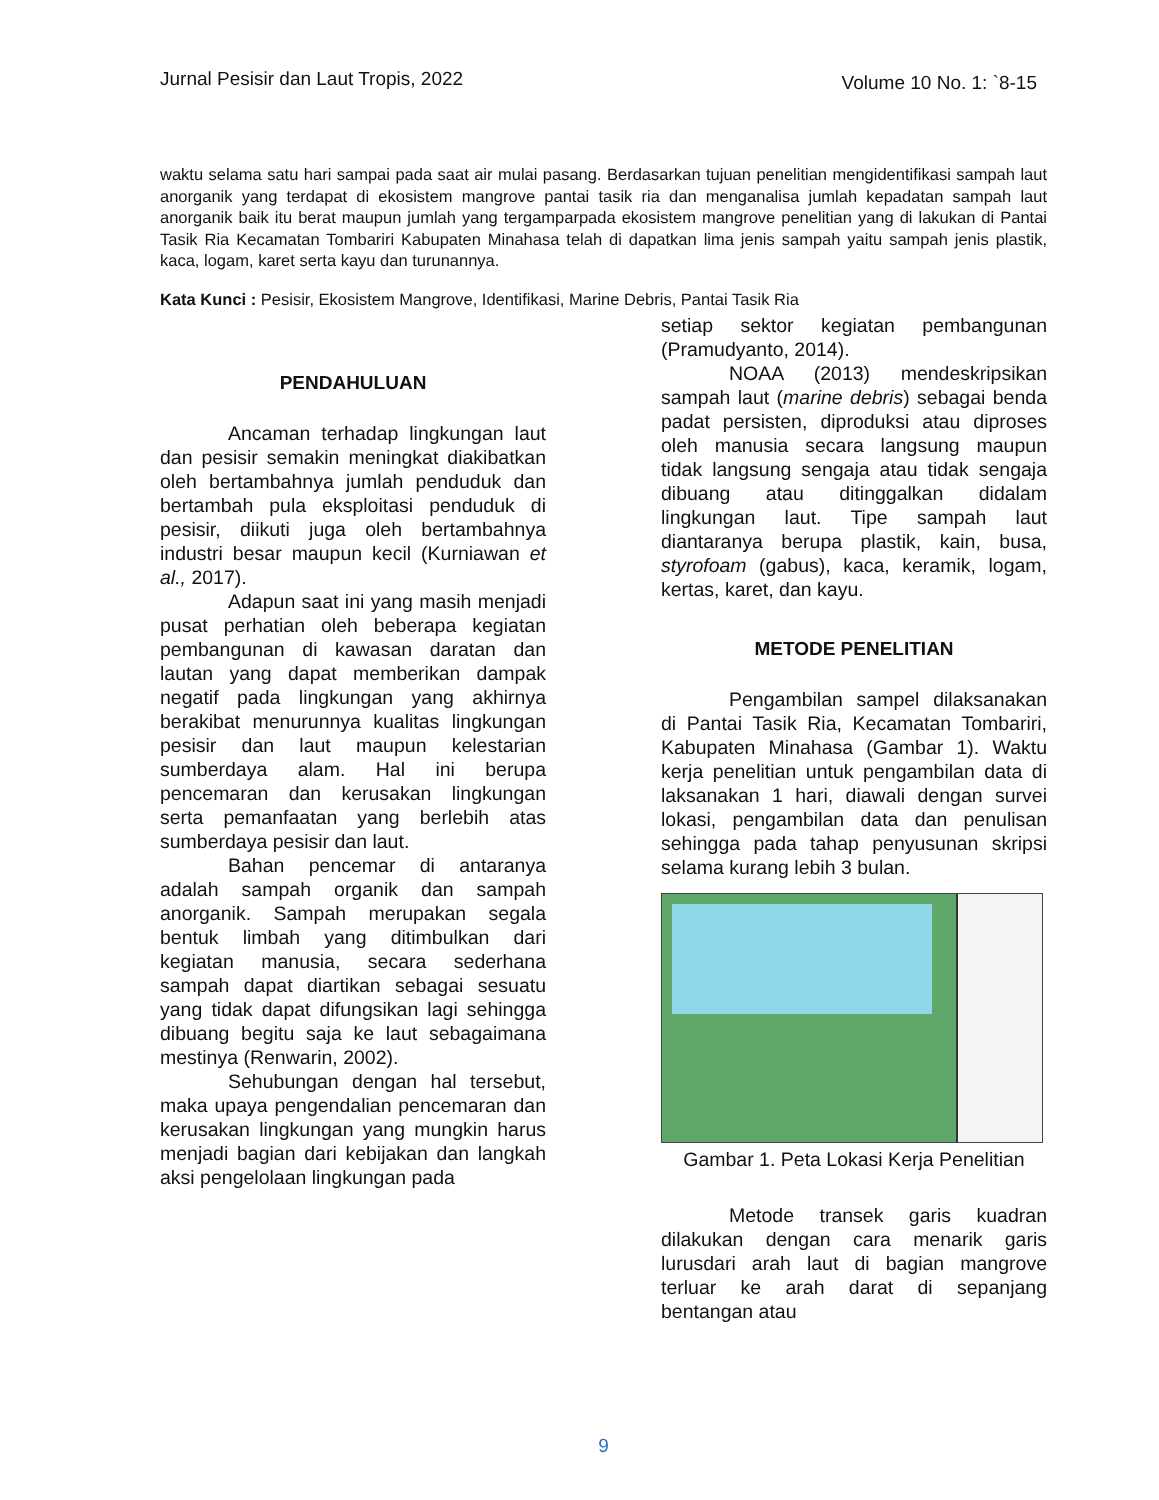Jurnal Pesisir dan Laut Tropis, 2022 Volume 10 No. 1: `8-15
waktu selama satu hari sampai pada saat air mulai pasang. Berdasarkan tujuan penelitian mengidentifikasi sampah laut anorganik yang terdapat di ekosistem mangrove pantai tasik ria dan menganalisa jumlah kepadatan sampah laut anorganik baik itu berat maupun jumlah yang tergamparpada ekosistem mangrove penelitian yang di lakukan di Pantai Tasik Ria Kecamatan Tombariri Kabupaten Minahasa telah di dapatkan lima jenis sampah yaitu sampah jenis plastik, kaca, logam, karet serta kayu dan turunannya.
Kata Kunci : Pesisir, Ekosistem Mangrove, Identifikasi, Marine Debris, Pantai Tasik Ria
PENDAHULUAN
Ancaman terhadap lingkungan laut dan pesisir semakin meningkat diakibatkan oleh bertambahnya jumlah penduduk dan bertambah pula eksploitasi penduduk di pesisir, diikuti juga oleh bertambahnya industri besar maupun kecil (Kurniawan et al., 2017).
Adapun saat ini yang masih menjadi pusat perhatian oleh beberapa kegiatan pembangunan di kawasan daratan dan lautan yang dapat memberikan dampak negatif pada lingkungan yang akhirnya berakibat menurunnya kualitas lingkungan pesisir dan laut maupun kelestarian sumberdaya alam. Hal ini berupa pencemaran dan kerusakan lingkungan serta pemanfaatan yang berlebih atas sumberdaya pesisir dan laut.
Bahan pencemar di antaranya adalah sampah organik dan sampah anorganik. Sampah merupakan segala bentuk limbah yang ditimbulkan dari kegiatan manusia, secara sederhana sampah dapat diartikan sebagai sesuatu yang tidak dapat difungsikan lagi sehingga dibuang begitu saja ke laut sebagaimana mestinya (Renwarin, 2002).
Sehubungan dengan hal tersebut, maka upaya pengendalian pencemaran dan kerusakan lingkungan yang mungkin harus menjadi bagian dari kebijakan dan langkah aksi pengelolaan lingkungan pada
setiap sektor kegiatan pembangunan (Pramudyanto, 2014).
NOAA (2013) mendeskripsikan sampah laut (marine debris) sebagai benda padat persisten, diproduksi atau diproses oleh manusia secara langsung maupun tidak langsung sengaja atau tidak sengaja dibuang atau ditinggalkan didalam lingkungan laut. Tipe sampah laut diantaranya berupa plastik, kain, busa, styrofoam (gabus), kaca, keramik, logam, kertas, karet, dan kayu.
METODE PENELITIAN
Pengambilan sampel dilaksanakan di Pantai Tasik Ria, Kecamatan Tombariri, Kabupaten Minahasa (Gambar 1). Waktu kerja penelitian untuk pengambilan data di laksanakan 1 hari, diawali dengan survei lokasi, pengambilan data dan penulisan sehingga pada tahap penyusunan skripsi selama kurang lebih 3 bulan.
Gambar 1. Peta Lokasi Kerja Penelitian
Metode transek garis kuadran dilakukan dengan cara menarik garis lurusdari arah laut di bagian mangrove terluar ke arah darat di sepanjang bentangan atau
9